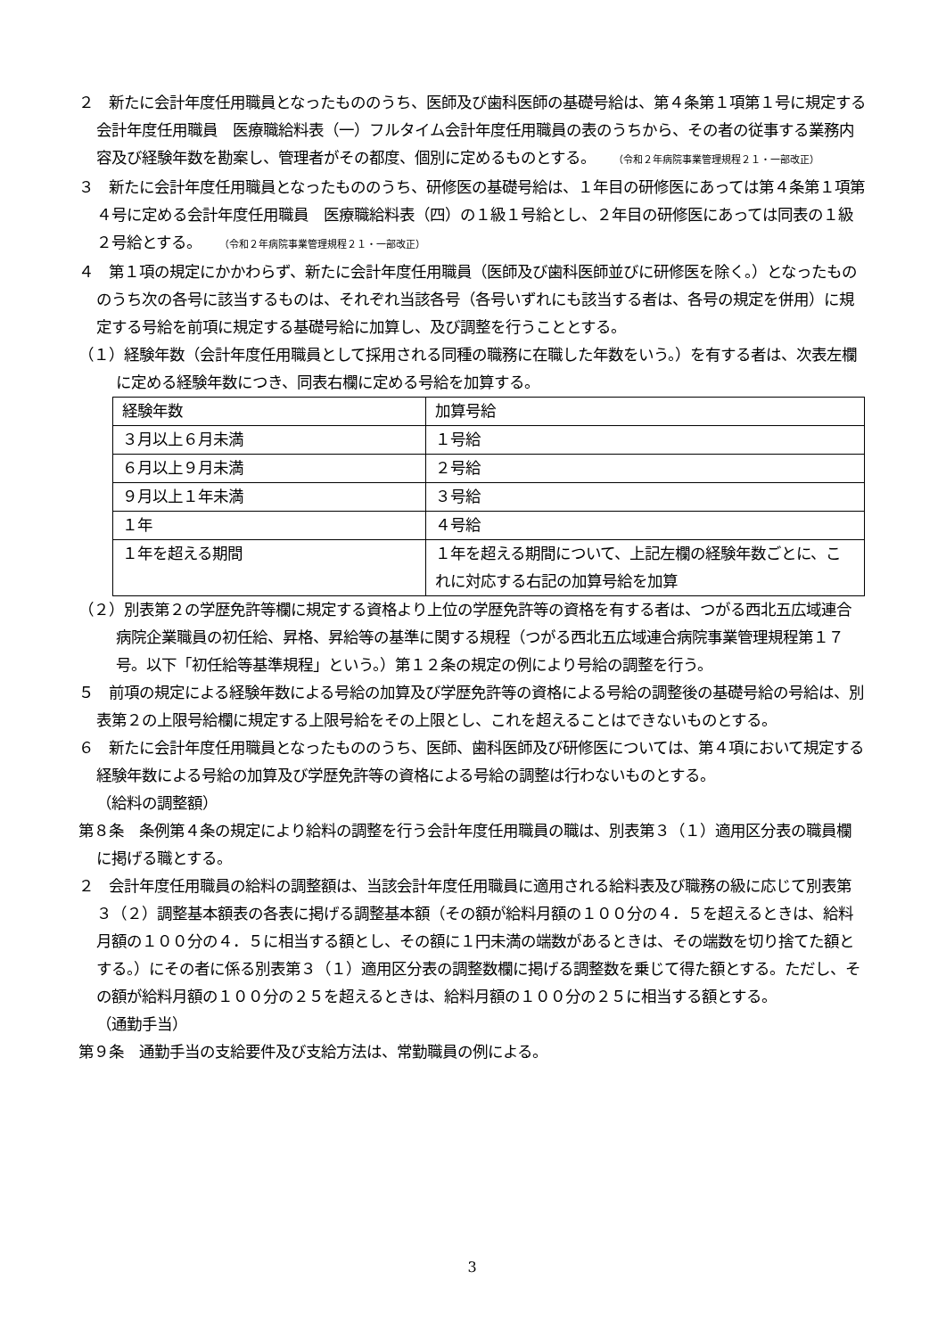２　新たに会計年度任用職員となったもののうち、医師及び歯科医師の基礎号給は、第４条第１項第１号に規定する会計年度任用職員　医療職給料表（一）フルタイム会計年度任用職員の表のうちから、その者の従事する業務内容及び経験年数を勘案し、管理者がその都度、個別に定めるものとする。 （令和２年病院事業管理規程２１・一部改正）
３　新たに会計年度任用職員となったもののうち、研修医の基礎号給は、１年目の研修医にあっては第４条第１項第４号に定める会計年度任用職員　医療職給料表（四）の１級１号給とし、２年目の研修医にあっては同表の１級２号給とする。 （令和２年病院事業管理規程２１・一部改正）
４　第１項の規定にかかわらず、新たに会計年度任用職員（医師及び歯科医師並びに研修医を除く。）となったもののうち次の各号に該当するものは、それぞれ当該各号（各号いずれにも該当する者は、各号の規定を併用）に規定する号給を前項に規定する基礎号給に加算し、及び調整を行うこととする。
（１）経験年数（会計年度任用職員として採用される同種の職務に在職した年数をいう。）を有する者は、次表左欄に定める経験年数につき、同表右欄に定める号給を加算する。
| 経験年数 | 加算号給 |
| ３月以上６月未満 | １号給 |
| ６月以上９月未満 | ２号給 |
| ９月以上１年未満 | ３号給 |
| １年 | ４号給 |
| １年を超える期間 | １年を超える期間について、上記左欄の経験年数ごとに、これに対応する右記の加算号給を加算 |
（２）別表第２の学歴免許等欄に規定する資格より上位の学歴免許等の資格を有する者は、つがる西北五広域連合病院企業職員の初任給、昇格、昇給等の基準に関する規程（つがる西北五広域連合病院事業管理規程第１７号。以下「初任給等基準規程」という。）第１２条の規定の例により号給の調整を行う。
５　前項の規定による経験年数による号給の加算及び学歴免許等の資格による号給の調整後の基礎号給の号給は、別表第２の上限号給欄に規定する上限号給をその上限とし、これを超えることはできないものとする。
６　新たに会計年度任用職員となったもののうち、医師、歯科医師及び研修医については、第４項において規定する経験年数による号給の加算及び学歴免許等の資格による号給の調整は行わないものとする。
（給料の調整額）
第８条　条例第４条の規定により給料の調整を行う会計年度任用職員の職は、別表第３（１）適用区分表の職員欄に掲げる職とする。
２　会計年度任用職員の給料の調整額は、当該会計年度任用職員に適用される給料表及び職務の級に応じて別表第３（２）調整基本額表の各表に掲げる調整基本額（その額が給料月額の１００分の４．５を超えるときは、給料月額の１００分の４．５に相当する額とし、その額に１円未満の端数があるときは、その端数を切り捨てた額とする。）にその者に係る別表第３（１）適用区分表の調整数欄に掲げる調整数を乗じて得た額とする。ただし、その額が給料月額の１００分の２５を超えるときは、給料月額の１００分の２５に相当する額とする。
（通勤手当）
第９条　通勤手当の支給要件及び支給方法は、常勤職員の例による。
3